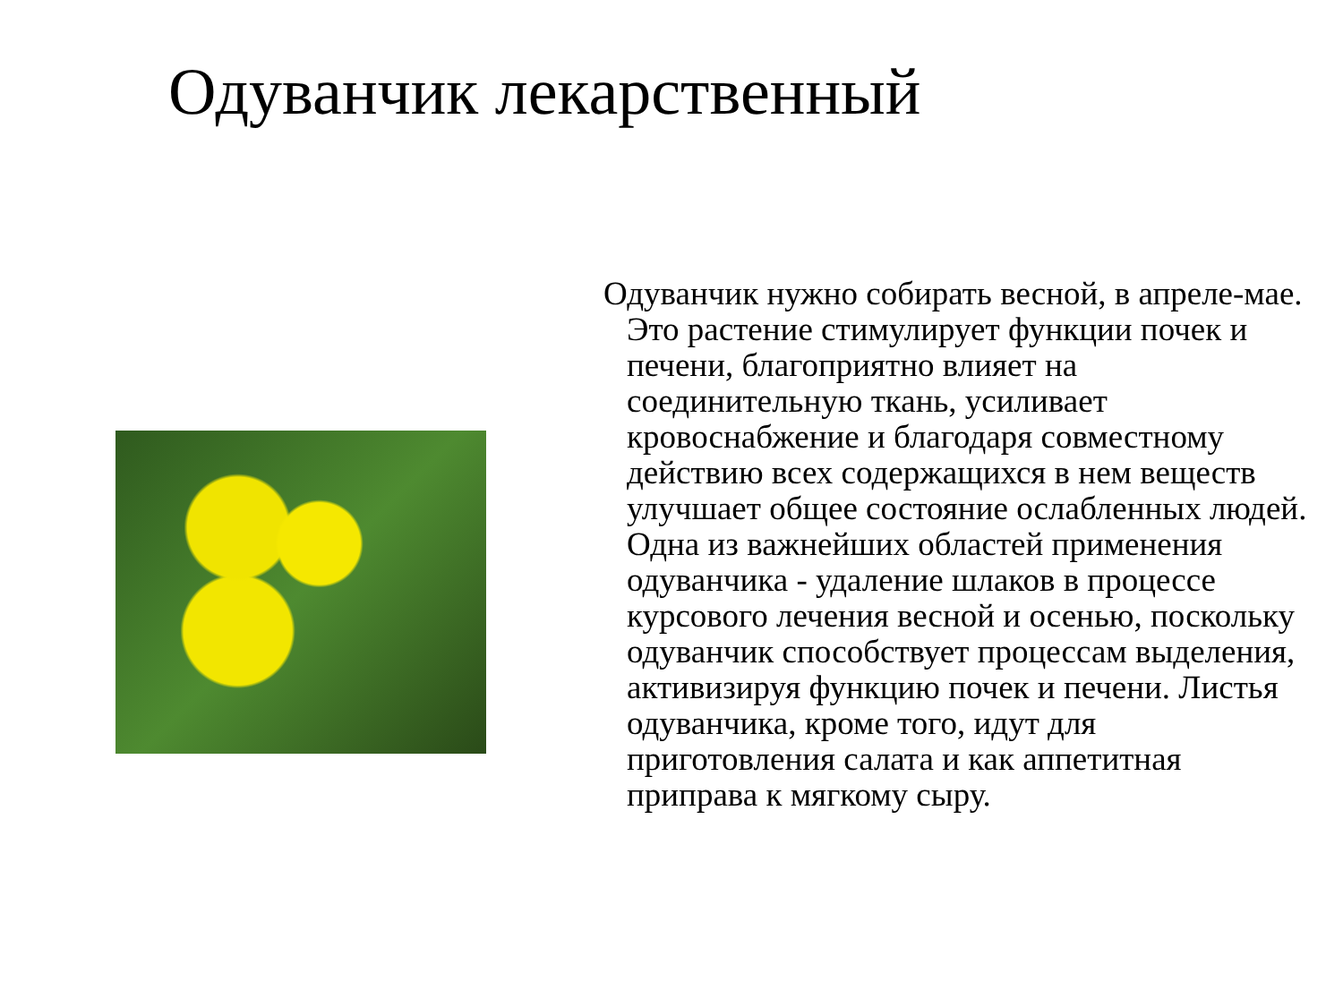Одуванчик лекарственный
Одуванчик нужно собирать весной, в апреле-мае. Это растение стимулирует функции почек и печени, благоприятно влияет на соединительную ткань, усиливает кровоснабжение и благодаря совместному действию всех содержащихся в нем веществ улучшает общее состояние ослабленных людей. Одна из важнейших областей применения одуванчика - удаление шлаков в процессе курсового лечения весной и осенью, поскольку одуванчик способствует процессам выделения, активизируя функцию почек и печени. Листья одуванчика, кроме того, идут для приготовления салата и как аппетитная приправа к мягкому сыру.